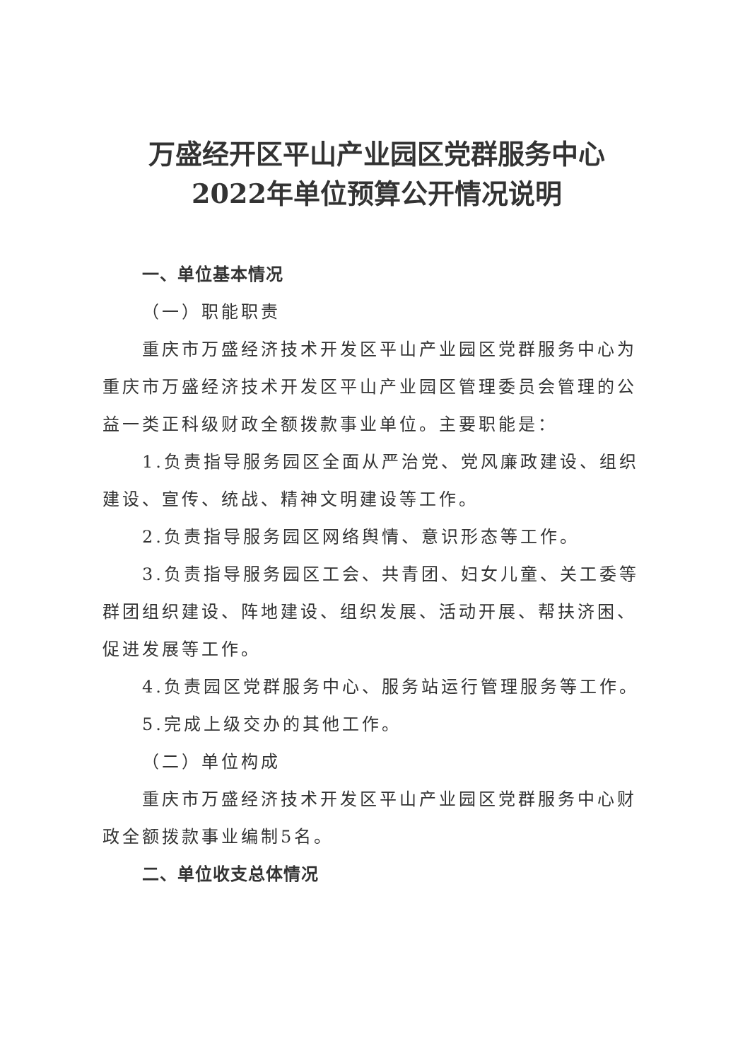万盛经开区平山产业园区党群服务中心
2022年单位预算公开情况说明
一、单位基本情况
（一）职能职责
重庆市万盛经济技术开发区平山产业园区党群服务中心为重庆市万盛经济技术开发区平山产业园区管理委员会管理的公益一类正科级财政全额拨款事业单位。主要职能是：
1.负责指导服务园区全面从严治党、党风廉政建设、组织建设、宣传、统战、精神文明建设等工作。
2.负责指导服务园区网络舆情、意识形态等工作。
3.负责指导服务园区工会、共青团、妇女儿童、关工委等群团组织建设、阵地建设、组织发展、活动开展、帮扶济困、促进发展等工作。
4.负责园区党群服务中心、服务站运行管理服务等工作。
5.完成上级交办的其他工作。
（二）单位构成
重庆市万盛经济技术开发区平山产业园区党群服务中心财政全额拨款事业编制5名。
二、单位收支总体情况